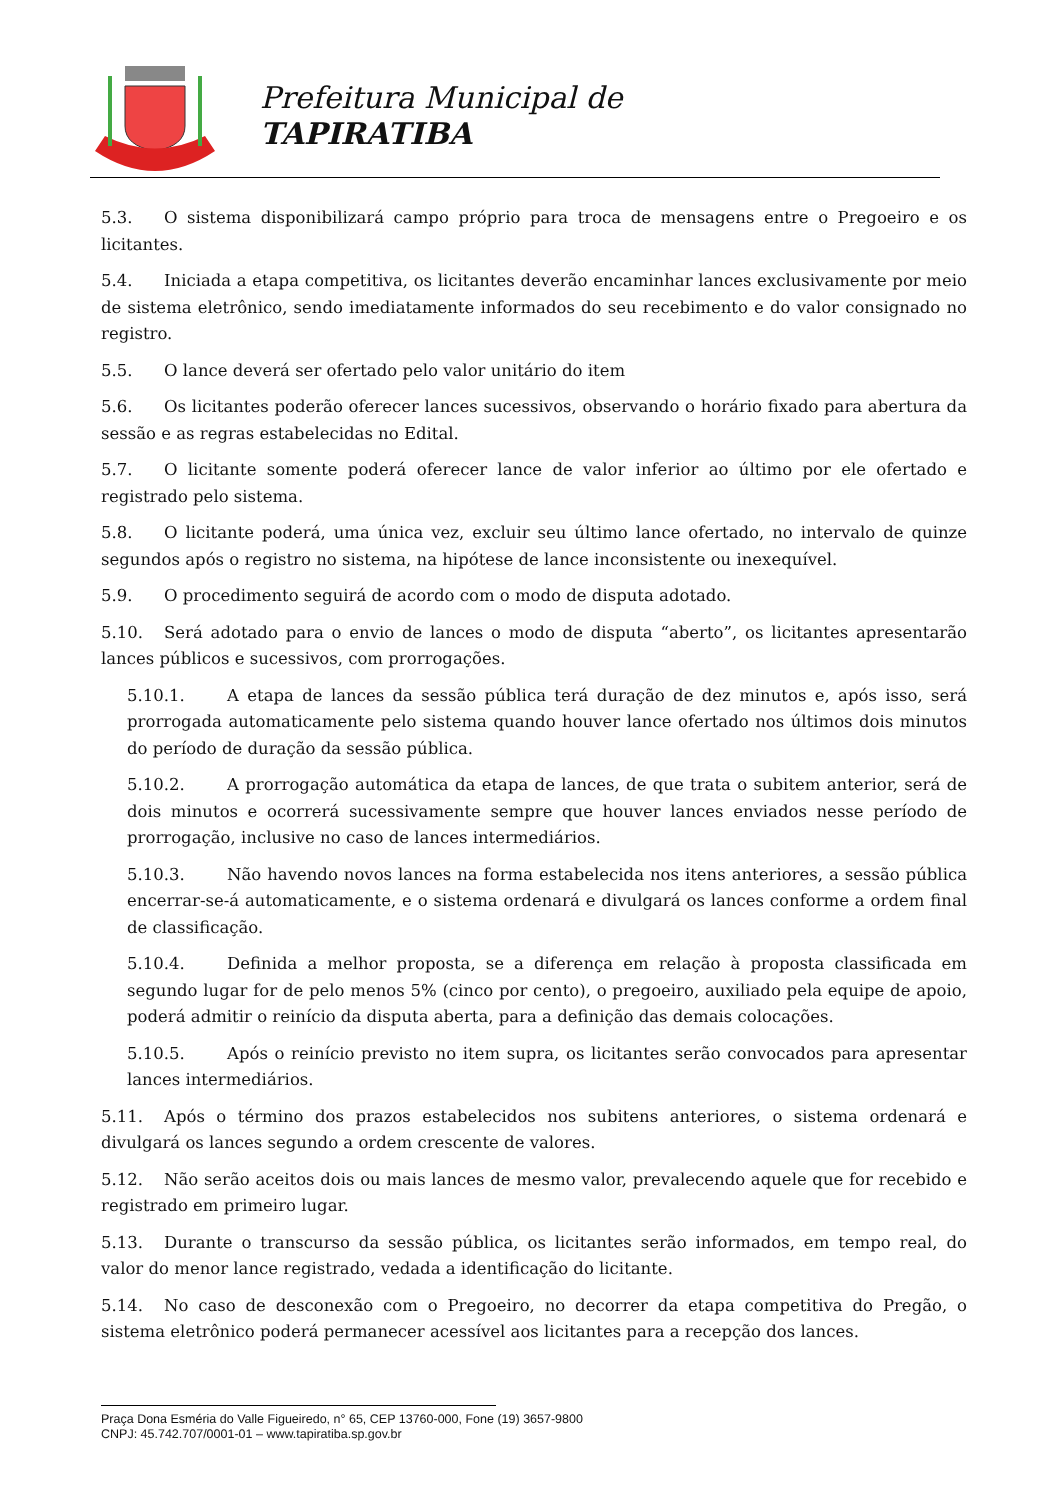Prefeitura Municipal de
TAPIRATIBA
5.3. O sistema disponibilizará campo próprio para troca de mensagens entre o Pregoeiro e os licitantes.
5.4. Iniciada a etapa competitiva, os licitantes deverão encaminhar lances exclusivamente por meio de sistema eletrônico, sendo imediatamente informados do seu recebimento e do valor consignado no registro.
5.5. O lance deverá ser ofertado pelo valor unitário do item
5.6. Os licitantes poderão oferecer lances sucessivos, observando o horário fixado para abertura da sessão e as regras estabelecidas no Edital.
5.7. O licitante somente poderá oferecer lance de valor inferior ao último por ele ofertado e registrado pelo sistema.
5.8. O licitante poderá, uma única vez, excluir seu último lance ofertado, no intervalo de quinze segundos após o registro no sistema, na hipótese de lance inconsistente ou inexequível.
5.9. O procedimento seguirá de acordo com o modo de disputa adotado.
5.10. Será adotado para o envio de lances o modo de disputa “aberto”, os licitantes apresentarão lances públicos e sucessivos, com prorrogações.
5.10.1. A etapa de lances da sessão pública terá duração de dez minutos e, após isso, será prorrogada automaticamente pelo sistema quando houver lance ofertado nos últimos dois minutos do período de duração da sessão pública.
5.10.2. A prorrogação automática da etapa de lances, de que trata o subitem anterior, será de dois minutos e ocorrerá sucessivamente sempre que houver lances enviados nesse período de prorrogação, inclusive no caso de lances intermediários.
5.10.3. Não havendo novos lances na forma estabelecida nos itens anteriores, a sessão pública encerrar-se-á automaticamente, e o sistema ordenará e divulgará os lances conforme a ordem final de classificação.
5.10.4. Definida a melhor proposta, se a diferença em relação à proposta classificada em segundo lugar for de pelo menos 5% (cinco por cento), o pregoeiro, auxiliado pela equipe de apoio, poderá admitir o reinício da disputa aberta, para a definição das demais colocações.
5.10.5. Após o reinício previsto no item supra, os licitantes serão convocados para apresentar lances intermediários.
5.11. Após o término dos prazos estabelecidos nos subitens anteriores, o sistema ordenará e divulgará os lances segundo a ordem crescente de valores.
5.12. Não serão aceitos dois ou mais lances de mesmo valor, prevalecendo aquele que for recebido e registrado em primeiro lugar.
5.13. Durante o transcurso da sessão pública, os licitantes serão informados, em tempo real, do valor do menor lance registrado, vedada a identificação do licitante.
5.14. No caso de desconexão com o Pregoeiro, no decorrer da etapa competitiva do Pregão, o sistema eletrônico poderá permanecer acessível aos licitantes para a recepção dos lances.
Praça Dona Esméria do Valle Figueiredo, n° 65, CEP 13760-000, Fone (19) 3657-9800
CNPJ: 45.742.707/0001-01 – www.tapiratiba.sp.gov.br